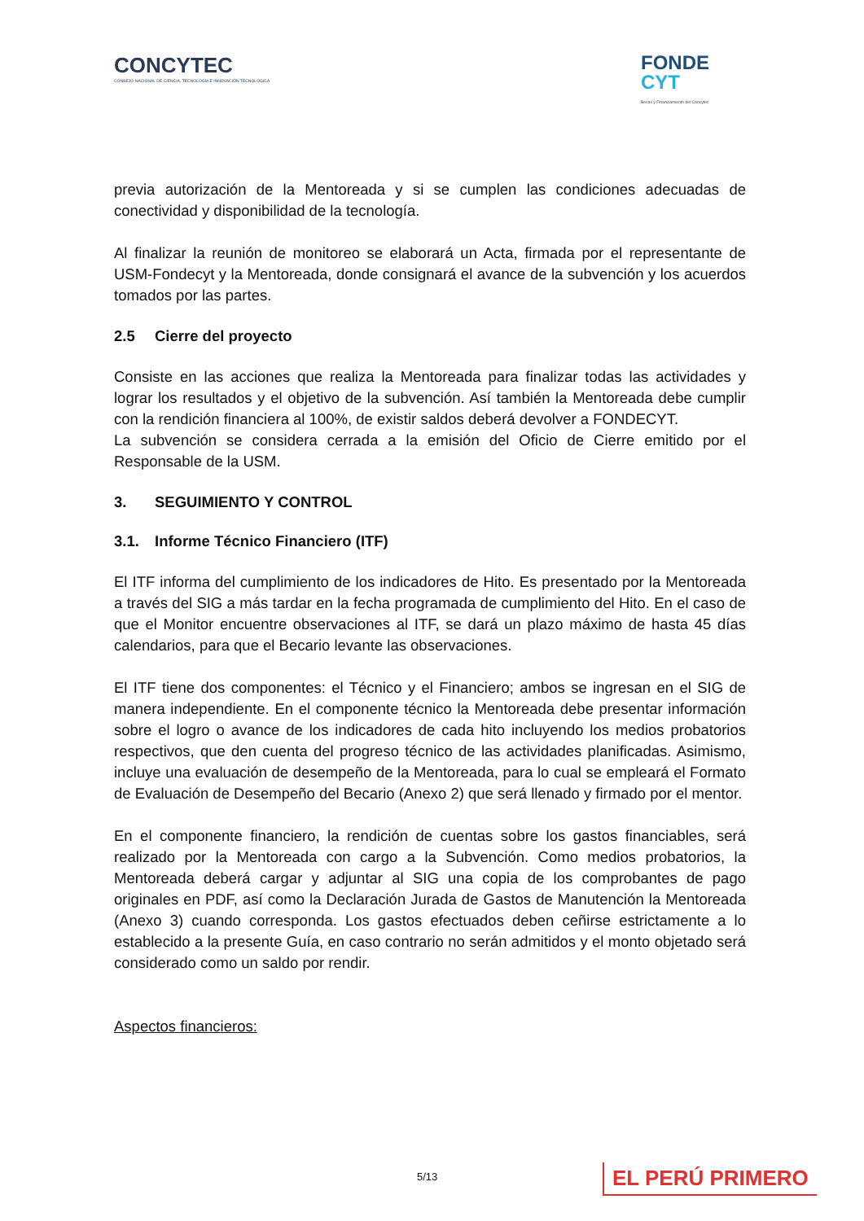CONCYTEC
CONSEJO NACIONAL DE CIENCIA, TECNOLOGÍA E INNOVACIÓN TECNOLÓGICA
FONDE
CYT
Becas y Financiamiento del Concytec
previa autorización de la Mentoreada y si se cumplen las condiciones adecuadas de conectividad y disponibilidad de la tecnología.
Al finalizar la reunión de monitoreo se elaborará un Acta, firmada por el representante de USM-Fondecyt y la Mentoreada, donde consignará el avance de la subvención y los acuerdos tomados por las partes.
2.5 Cierre del proyecto
Consiste en las acciones que realiza la Mentoreada para finalizar todas las actividades y lograr los resultados y el objetivo de la subvención. Así también la Mentoreada debe cumplir con la rendición financiera al 100%, de existir saldos deberá devolver a FONDECYT.
La subvención se considera cerrada a la emisión del Oficio de Cierre emitido por el Responsable de la USM.
3. SEGUIMIENTO Y CONTROL
3.1. Informe Técnico Financiero (ITF)
El ITF informa del cumplimiento de los indicadores de Hito. Es presentado por la Mentoreada a través del SIG a más tardar en la fecha programada de cumplimiento del Hito. En el caso de que el Monitor encuentre observaciones al ITF, se dará un plazo máximo de hasta 45 días calendarios, para que el Becario levante las observaciones.
El ITF tiene dos componentes: el Técnico y el Financiero; ambos se ingresan en el SIG de manera independiente. En el componente técnico la Mentoreada debe presentar información sobre el logro o avance de los indicadores de cada hito incluyendo los medios probatorios respectivos, que den cuenta del progreso técnico de las actividades planificadas. Asimismo, incluye una evaluación de desempeño de la Mentoreada, para lo cual se empleará el Formato de Evaluación de Desempeño del Becario (Anexo 2) que será llenado y firmado por el mentor.
En el componente financiero, la rendición de cuentas sobre los gastos financiables, será realizado por la Mentoreada con cargo a la Subvención. Como medios probatorios, la Mentoreada deberá cargar y adjuntar al SIG una copia de los comprobantes de pago originales en PDF, así como la Declaración Jurada de Gastos de Manutención la Mentoreada (Anexo 3) cuando corresponda. Los gastos efectuados deben ceñirse estrictamente a lo establecido a la presente Guía, en caso contrario no serán admitidos y el monto objetado será considerado como un saldo por rendir.
Aspectos financieros:
5/13 EL PERÚ PRIMERO